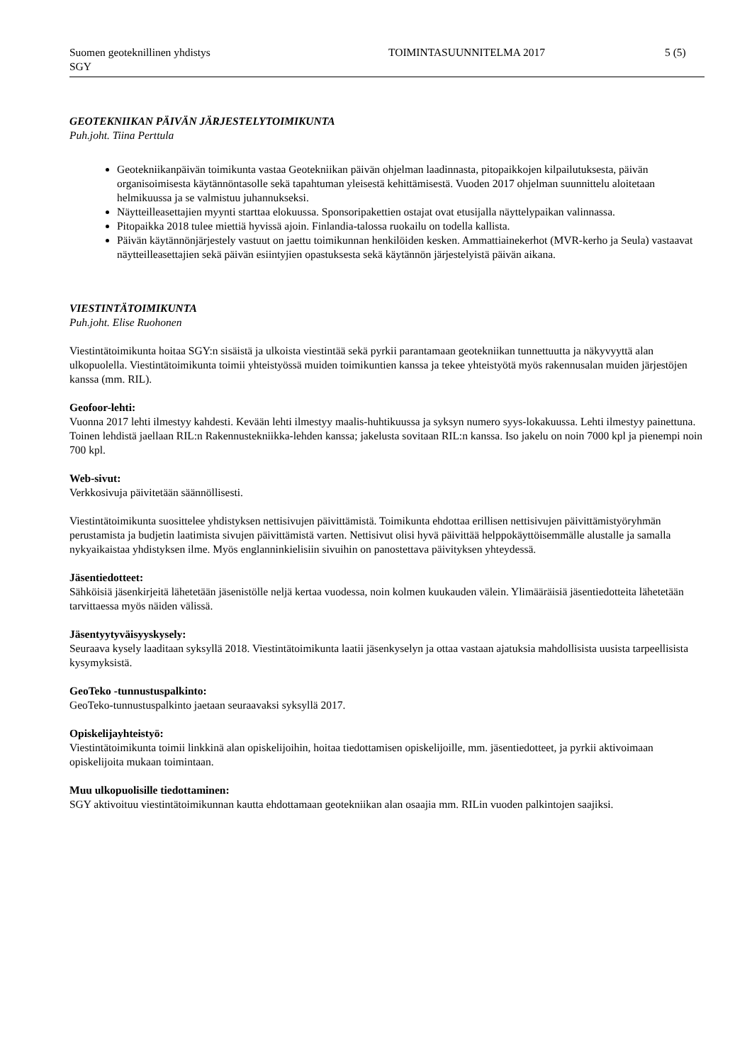Suomen geoteknillinen yhdistys
SGY
TOIMINTASUUNNITELMA 2017 5 (5)
GEOTEKNIIKAN PÄIVÄN JÄRJESTELYTOIMIKUNTA
Puh.joht. Tiina Perttula
Geotekniikanpäivän toimikunta vastaa Geotekniikan päivän ohjelman laadinnasta, pitopaikkojen kilpailutuksesta, päivän organisoimisesta käytännöntasolle sekä tapahtuman yleisestä kehittämisestä. Vuoden 2017 ohjelman suunnittelu aloitetaan helmikuussa ja se valmistuu juhannukseksi.
Näytteilleasettajien myynti starttaa elokuussa. Sponsoripakettien ostajat ovat etusijalla näyttelypaikan valinnassa.
Pitopaikka 2018 tulee miettiä hyvissä ajoin. Finlandia-talossa ruokailu on todella kallista.
Päivän käytännönjärjestely vastuut on jaettu toimikunnan henkilöiden kesken. Ammattiainekerhot (MVR-kerho ja Seula) vastaavat näytteilleasettajien sekä päivän esiintyjien opastuksesta sekä käytännön järjestelyistä päivän aikana.
VIESTINTÄTOIMIKUNTA
Puh.joht. Elise Ruohonen
Viestintätoimikunta hoitaa SGY:n sisäistä ja ulkoista viestintää sekä pyrkii parantamaan geotekniikan tunnettuutta ja näkyvyyttä alan ulkopuolella. Viestintätoimikunta toimii yhteistyössä muiden toimikuntien kanssa ja tekee yhteistyötä myös rakennusalan muiden järjestöjen kanssa (mm. RIL).
Geofoor-lehti:
Vuonna 2017 lehti ilmestyy kahdesti. Kevään lehti ilmestyy maalis-huhtikuussa ja syksyn numero syys-lokakuussa. Lehti ilmestyy painettuna. Toinen lehdistä jaellaan RIL:n Rakennustekniikka-lehden kanssa; jakelusta sovitaan RIL:n kanssa. Iso jakelu on noin 7000 kpl ja pienempi noin 700 kpl.
Web-sivut:
Verkkosivuja päivitetään säännöllisesti.
Viestintätoimikunta suosittelee yhdistyksen nettisivujen päivittämistä. Toimikunta ehdottaa erillisen nettisivujen päivittämistyöryhmän perustamista ja budjetin laatimista sivujen päivittämistä varten. Nettisivut olisi hyvä päivittää helppokäyttöisemmälle alustalle ja samalla nykyaikaistaa yhdistyksen ilme. Myös englanninkielisiin sivuihin on panostettava päivityksen yhteydessä.
Jäsentiedotteet:
Sähköisiä jäsenkirjeitä lähetetään jäsenistölle neljä kertaa vuodessa, noin kolmen kuukauden välein. Ylimääräisiä jäsentiedotteita lähetetään tarvittaessa myös näiden välissä.
Jäsentyytyväisyyskysely:
Seuraava kysely laaditaan syksyllä 2018. Viestintätoimikunta laatii jäsenkyselyn ja ottaa vastaan ajatuksia mahdollisista uusista tarpeellisista kysymyksistä.
GeoTeko -tunnustuspalkinto:
GeoTeko-tunnustuspalkinto jaetaan seuraavaksi syksyllä 2017.
Opiskelijayhteistyö:
Viestintätoimikunta toimii linkkinä alan opiskelijoihin, hoitaa tiedottamisen opiskelijoille, mm. jäsentiedotteet, ja pyrkii aktivoimaan opiskelijoita mukaan toimintaan.
Muu ulkopuolisille tiedottaminen:
SGY aktivoituu viestintätoimikunnan kautta ehdottamaan geotekniikan alan osaajia mm. RILin vuoden palkintojen saajiksi.